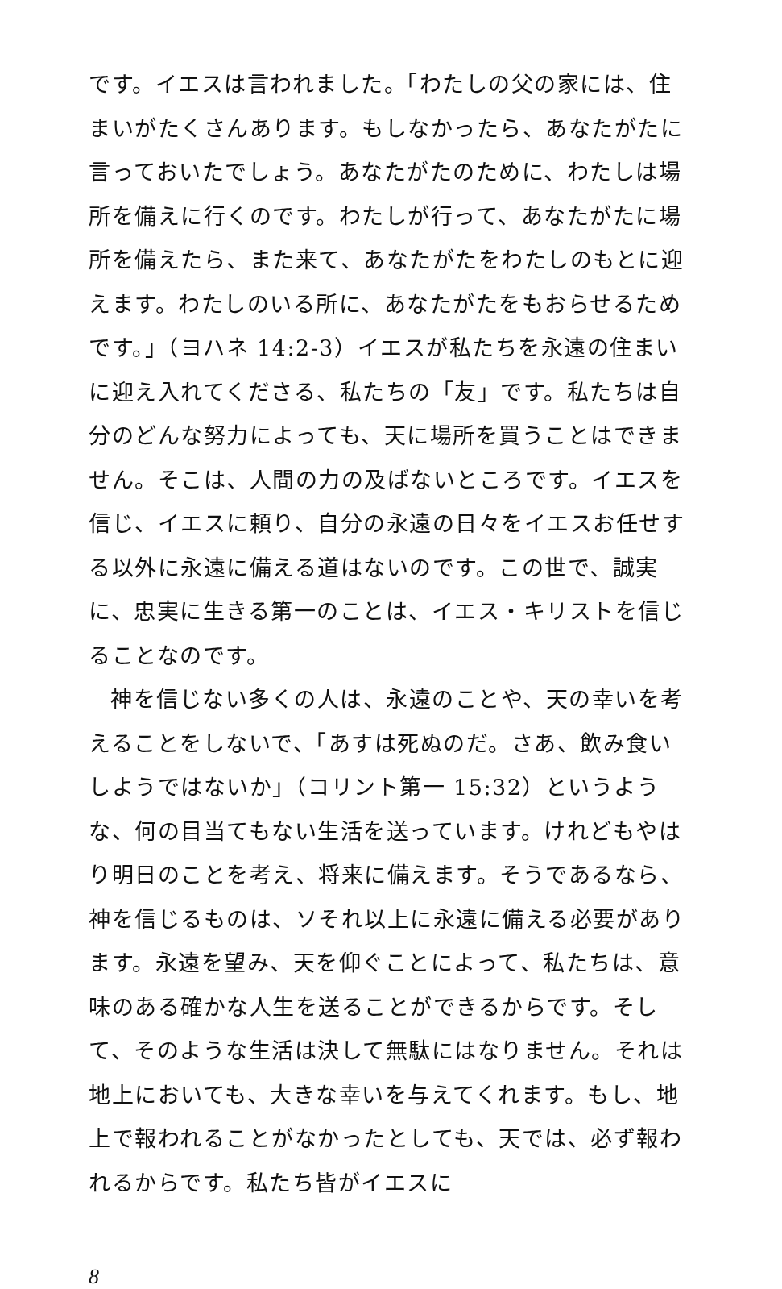です。イエスは言われました。「わたしの父の家には、住まいがたくさんあります。もしなかったら、あなたがたに言っておいたでしょう。あなたがたのために、わたしは場所を備えに行くのです。わたしが行って、あなたがたに場所を備えたら、また来て、あなたがたをわたしのもとに迎えます。わたしのいる所に、あなたがたをもおらせるためです。」（ヨハネ 14:2-3）イエスが私たちを永遠の住まいに迎え入れてくださる、私たちの「友」です。私たちは自分のどんな努力によっても、天に場所を買うことはできません。そこは、人間の力の及ばないところです。イエスを信じ、イエスに頼り、自分の永遠の日々をイエスお任せする以外に永遠に備える道はないのです。この世で、誠実に、忠実に生きる第一のことは、イエス・キリストを信じることなのです。
神を信じない多くの人は、永遠のことや、天の幸いを考えることをしないで、「あすは死ぬのだ。さあ、飲み食いしようではないか」（コリント第一 15:32）というような、何の目当てもない生活を送っています。けれどもやはり明日のことを考え、将来に備えます。そうであるなら、神を信じるものは、ソそれ以上に永遠に備える必要があります。永遠を望み、天を仰ぐことによって、私たちは、意味のある確かな人生を送ることができるからです。そして、そのような生活は決して無駄にはなりません。それは地上においても、大きな幸いを与えてくれます。もし、地上で報われることがなかったとしても、天では、必ず報われるからです。私たち皆がイエスに
8